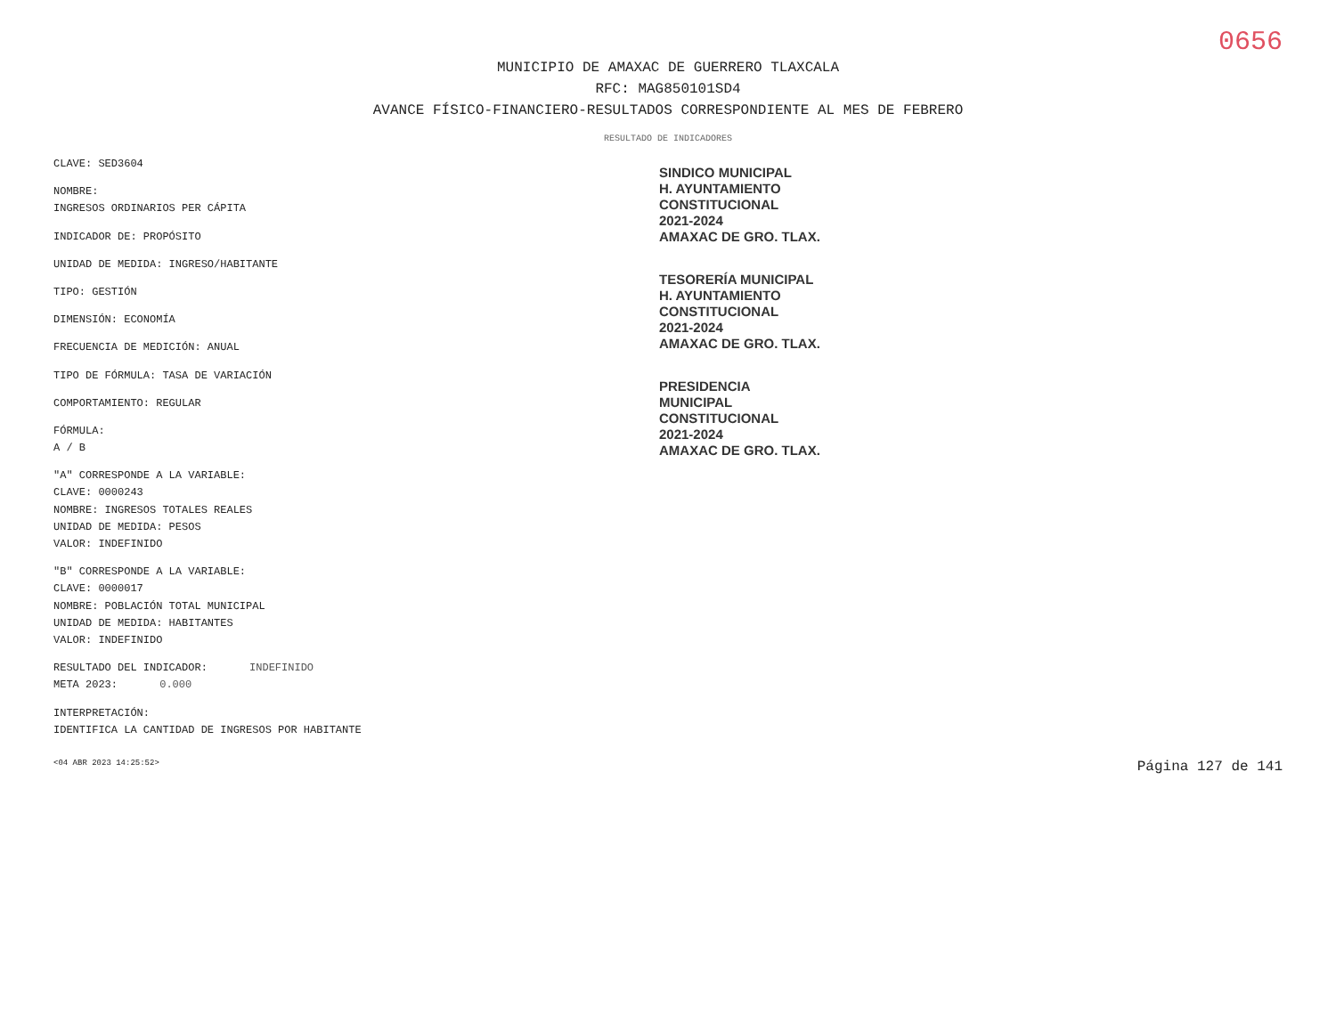0656
MUNICIPIO DE AMAXAC DE GUERRERO TLAXCALA
RFC: MAG850101SD4
AVANCE FÍSICO-FINANCIERO-RESULTADOS CORRESPONDIENTE AL MES DE FEBRERO
RESULTADO DE INDICADORES
CLAVE: SED3604
NOMBRE:
INGRESOS ORDINARIOS PER CÁPITA
INDICADOR DE: PROPÓSITO
UNIDAD DE MEDIDA: INGRESO/HABITANTE
TIPO: GESTIÓN
DIMENSIÓN: ECONOMÍA
FRECUENCIA DE MEDICIÓN: ANUAL
TIPO DE FÓRMULA: TASA DE VARIACIÓN
COMPORTAMIENTO: REGULAR
FÓRMULA:
A / B
"A" CORRESPONDE A LA VARIABLE:
CLAVE: 0000243
NOMBRE: INGRESOS TOTALES REALES
UNIDAD DE MEDIDA: PESOS
VALOR: INDEFINIDO
"B" CORRESPONDE A LA VARIABLE:
CLAVE: 0000017
NOMBRE: POBLACIÓN TOTAL MUNICIPAL
UNIDAD DE MEDIDA: HABITANTES
VALOR: INDEFINIDO
RESULTADO DEL INDICADOR: INDEFINIDO
META 2023: 0.000
INTERPRETACIÓN:
IDENTIFICA LA CANTIDAD DE INGRESOS POR HABITANTE
SINDICO MUNICIPAL
H. AYUNTAMIENTO
CONSTITUCIONAL
2021-2024
AMAXAC DE GRO. TLAX.
TESORERÍA MUNICIPAL
H. AYUNTAMIENTO
CONSTITUCIONAL
2021-2024
AMAXAC DE GRO. TLAX.
PRESIDENCIA
MUNICIPAL
CONSTITUCIONAL
2021-2024
AMAXAC DE GRO. TLAX.
<04 ABR 2023 14:25:52> Página 127 de 141